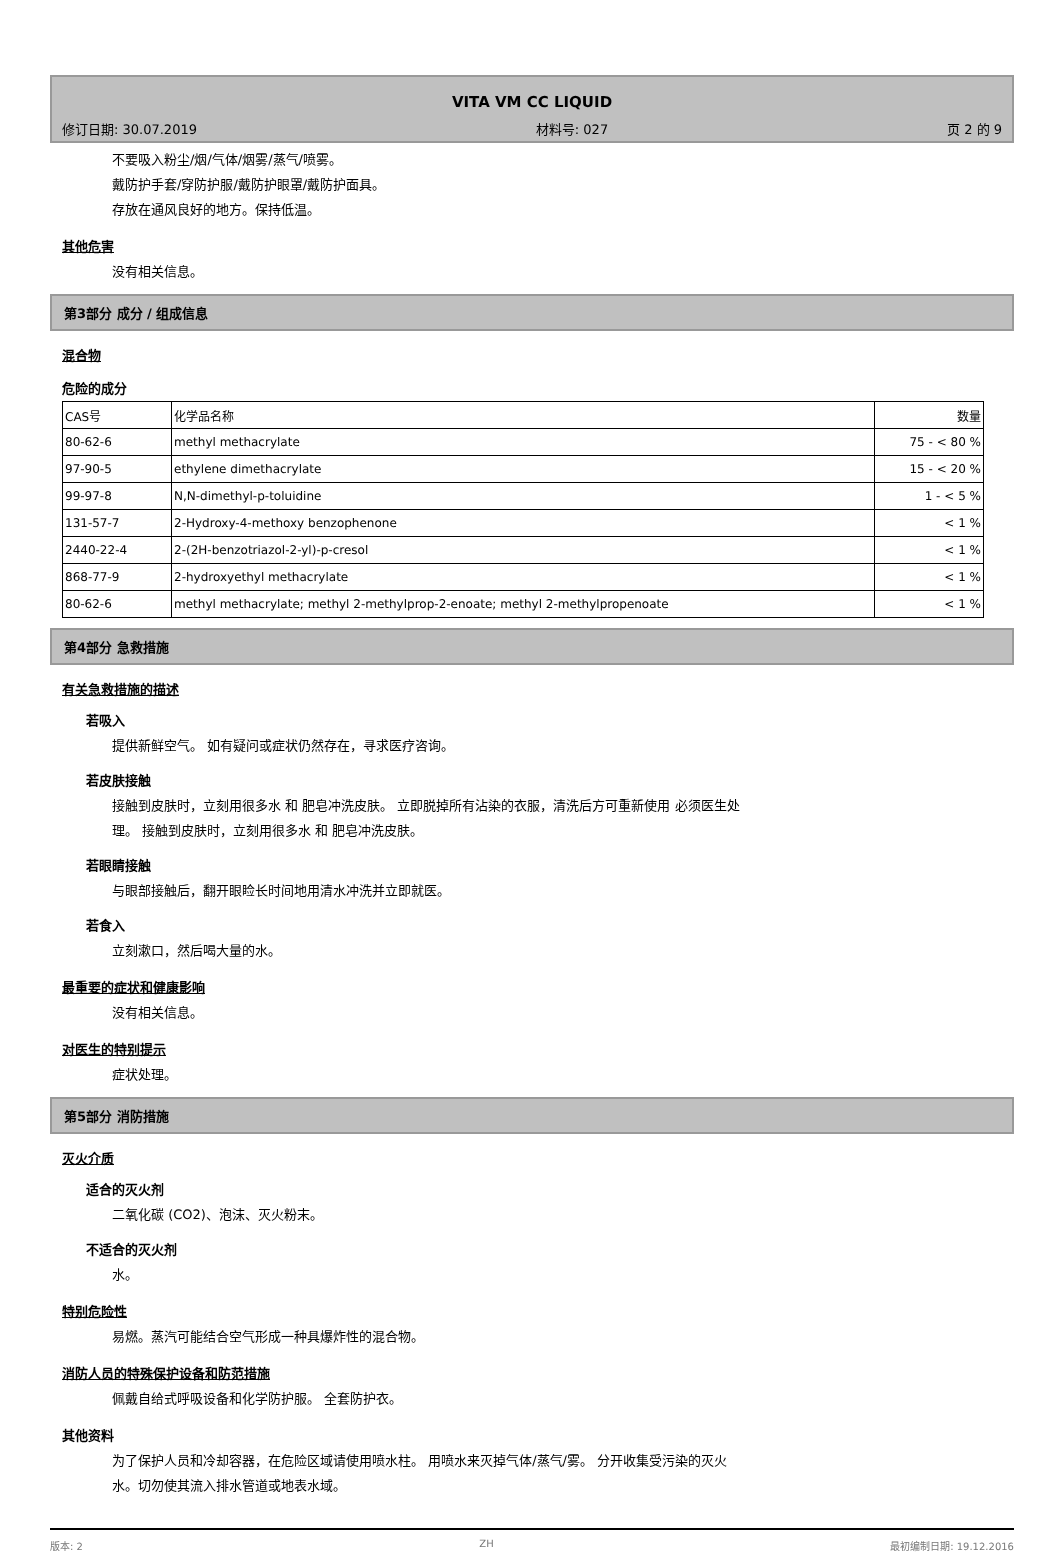VITA VM CC LIQUID
修订日期: 30.07.2019 材料号: 027 页 2 的 9
不要吸入粉尘/烟/气体/烟雾/蒸气/喷雾。
戴防护手套/穿防护服/戴防护眼罩/戴防护面具。
存放在通风良好的地方。保持低温。
其他危害
没有相关信息。
第3部分 成分 / 组成信息
混合物
危险的成分
| CAS号 | 化学品名称 | 数量 |
| 80-62-6 | methyl methacrylate | 75 - < 80 % |
| 97-90-5 | ethylene dimethacrylate | 15 - < 20 % |
| 99-97-8 | N,N-dimethyl-p-toluidine | 1 - < 5 % |
| 131-57-7 | 2-Hydroxy-4-methoxy benzophenone | < 1 % |
| 2440-22-4 | 2-(2H-benzotriazol-2-yl)-p-cresol | < 1 % |
| 868-77-9 | 2-hydroxyethyl methacrylate | < 1 % |
| 80-62-6 | methyl methacrylate; methyl 2-methylprop-2-enoate; methyl 2-methylpropenoate | < 1 % |
第4部分 急救措施
有关急救措施的描述
若吸入
提供新鲜空气。 如有疑问或症状仍然存在，寻求医疗咨询。
若皮肤接触
接触到皮肤时，立刻用很多水 和 肥皂冲洗皮肤。 立即脱掉所有沾染的衣服，清洗后方可重新使用 必须医生处
理。 接触到皮肤时，立刻用很多水 和 肥皂冲洗皮肤。
若眼睛接触
与眼部接触后，翻开眼睑长时间地用清水冲洗并立即就医。
若食入
立刻漱口，然后喝大量的水。
最重要的症状和健康影响
没有相关信息。
对医生的特别提示
症状处理。
第5部分 消防措施
灭火介质
适合的灭火剂
二氧化碳 (CO2)、泡沫、灭火粉末。
不适合的灭火剂
水。
特别危险性
易燃。蒸汽可能结合空气形成一种具爆炸性的混合物。
消防人员的特殊保护设备和防范措施
佩戴自给式呼吸设备和化学防护服。 全套防护衣。
其他资料
为了保护人员和冷却容器，在危险区域请使用喷水柱。 用喷水来灭掉气体/蒸气/雾。 分开收集受污染的灭火
水。切勿使其流入排水管道或地表水域。
版本: 2 ZH 最初编制日期: 19.12.2016